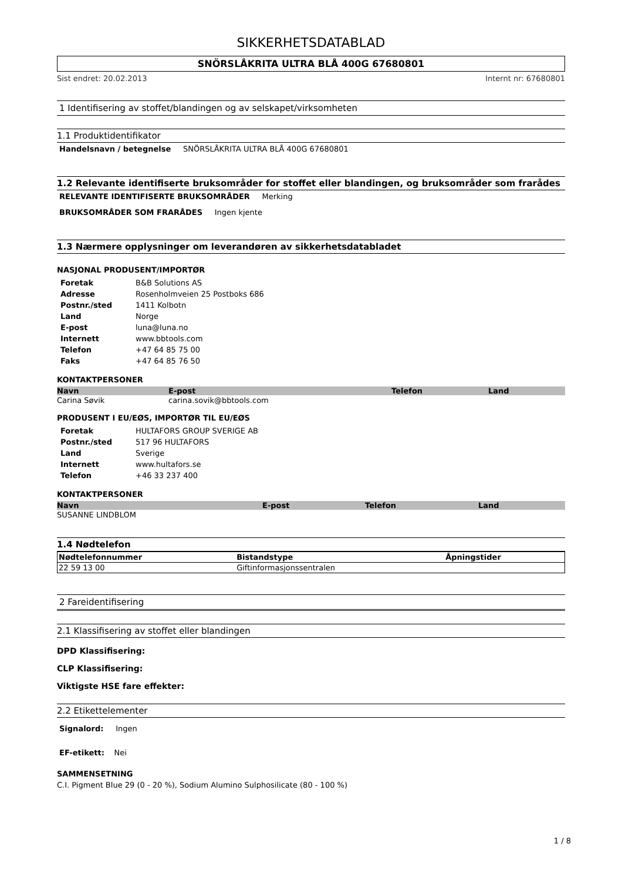SIKKERHETSDATABLAD
SNÖRSLÅKRITA ULTRA BLÅ 400G 67680801
Sist endret: 20.02.2013 Internt nr: 67680801
1 Identifisering av stoffet/blandingen og av selskapet/virksomheten
1.1 Produktidentifikator
Handelsnavn / betegnelse SNÖRSLÅKRITA ULTRA BLÅ 400G 67680801
1.2 Relevante identifiserte bruksområder for stoffet eller blandingen, og bruksområder som frarådes
RELEVANTE IDENTIFISERTE BRUKSOMRÅDER Merking
BRUKSOMRÅDER SOM FRARÅDES Ingen kjente
1.3 Nærmere opplysninger om leverandøren av sikkerhetsdatabladet
NASJONAL PRODUSENT/IMPORTØR
| Foretak | B&B Solutions AS |
| Adresse | Rosenholmveien 25 Postboks 686 |
| Postnr./sted | 1411 Kolbotn |
| Land | Norge |
| E-post | luna@luna.no |
| Internett | www.bbtools.com |
| Telefon | +47 64 85 75 00 |
| Faks | +47 64 85 76 50 |
KONTAKTPERSONER
| Navn | E-post | Telefon | Land |
| --- | --- | --- | --- |
| Carina Søvik | carina.sovik@bbtools.com | | |
PRODUSENT I EU/EØS, IMPORTØR TIL EU/EØS
| Foretak | HULTAFORS GROUP SVERIGE AB |
| Postnr./sted | 517 96 HULTAFORS |
| Land | Sverige |
| Internett | www.hultafors.se |
| Telefon | +46 33 237 400 |
KONTAKTPERSONER
| Navn | E-post | Telefon | Land |
| --- | --- | --- | --- |
| SUSANNE LINDBLOM | | | |
1.4 Nødtelefon
| Nødtelefonnummer | Bistandstype | Åpningstider |
| --- | --- | --- |
| 22 59 13 00 | Giftinformasjonssentralen | |
2 Fareidentifisering
2.1 Klassifisering av stoffet eller blandingen
DPD Klassifisering:
CLP Klassifisering:
Viktigste HSE fare effekter:
2.2 Etikettelementer
Signalord: Ingen
EF-etikett: Nei
SAMMENSETNING
C.I. Pigment Blue 29 (0 - 20 %), Sodium Alumino Sulphosilicate (80 - 100 %)
1 / 8